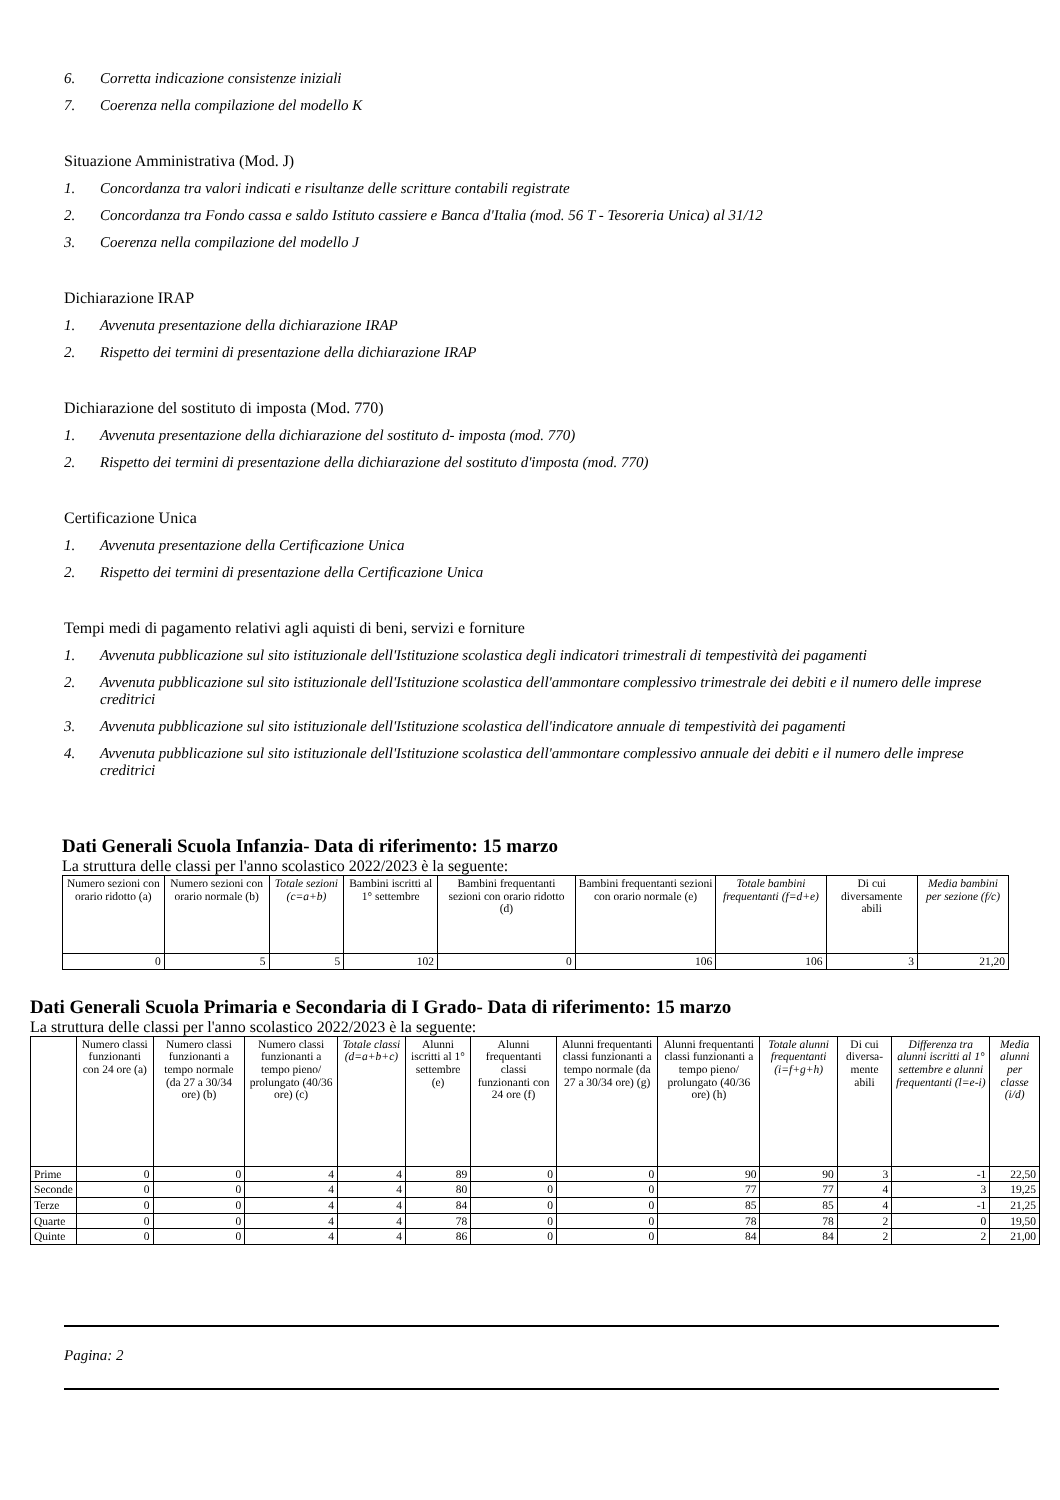6. Corretta indicazione consistenze iniziali
7. Coerenza nella compilazione del modello K
Situazione Amministrativa (Mod. J)
1. Concordanza tra valori indicati e risultanze delle scritture contabili registrate
2. Concordanza tra Fondo cassa e saldo Istituto cassiere e Banca d'Italia (mod. 56 T - Tesoreria Unica) al 31/12
3. Coerenza nella compilazione del modello J
Dichiarazione IRAP
1. Avvenuta presentazione della dichiarazione IRAP
2. Rispetto dei termini di presentazione della dichiarazione IRAP
Dichiarazione del sostituto di imposta (Mod. 770)
1. Avvenuta presentazione della dichiarazione del sostituto d- imposta (mod. 770)
2. Rispetto dei termini di presentazione della dichiarazione del sostituto d'imposta (mod. 770)
Certificazione Unica
1. Avvenuta presentazione della Certificazione Unica
2. Rispetto dei termini di presentazione della Certificazione Unica
Tempi medi di pagamento relativi agli aquisti di beni, servizi e forniture
1. Avvenuta pubblicazione sul sito istituzionale dell'Istituzione scolastica degli indicatori trimestrali di tempestività dei pagamenti
2. Avvenuta pubblicazione sul sito istituzionale dell'Istituzione scolastica dell'ammontare complessivo trimestrale dei debiti e il numero delle imprese creditrici
3. Avvenuta pubblicazione sul sito istituzionale dell'Istituzione scolastica dell'indicatore annuale di tempestività dei pagamenti
4. Avvenuta pubblicazione sul sito istituzionale dell'Istituzione scolastica dell'ammontare complessivo annuale dei debiti e il numero delle imprese creditrici
Dati Generali Scuola Infanzia- Data di riferimento: 15 marzo
La struttura delle classi per l'anno scolastico 2022/2023 è la seguente:
| Numero sezioni con orario ridotto (a) | Numero sezioni con orario normale (b) | Totale sezioni (c=a+b) | Bambini iscritti al 1° settembre | Bambini frequentanti sezioni con orario ridotto (d) | Bambini frequentanti sezioni con orario normale (e) | Totale bambini frequentanti (f=d+e) | Di cui diversamente abili | Media bambini per sezione (f/c) |
| --- | --- | --- | --- | --- | --- | --- | --- | --- |
| 0 | 5 | 5 | 102 | 0 | 106 | 106 | 3 | 21,20 |
Dati Generali Scuola Primaria e Secondaria di I Grado- Data di riferimento: 15 marzo
La struttura delle classi per l'anno scolastico 2022/2023 è la seguente:
| | Numero classi funzionanti con 24 ore (a) | Numero classi funzionanti a tempo normale (da 27 a 30/34 ore) (b) | Numero classi funzionanti a tempo pieno/ prolungato (40/36 ore) (c) | Totale classi (d=a+b+c) | Alunni iscritti al 1° settembre (e) | Alunni frequentanti classi funzionanti con 24 ore (f) | Alunni frequentanti classi funzionanti a tempo normale (da 27 a 30/34 ore) (g) | Alunni frequentanti classi funzionanti a tempo pieno/ prolungato (40/36 ore) (h) | Totale alunni frequentanti (i=f+g+h) | Di cui diversa-mente abili | Differenza tra alunni iscritti al 1° settembre e alunni frequentanti (l=e-i) | Media alunni per classe (i/d) |
| --- | --- | --- | --- | --- | --- | --- | --- | --- | --- | --- | --- | --- |
| Prime | 0 | 0 | 4 | 4 | 89 | 0 | 0 | 90 | 90 | 3 | -1 | 22,50 |
| Seconde | 0 | 0 | 4 | 4 | 80 | 0 | 0 | 77 | 77 | 4 | 3 | 19,25 |
| Terze | 0 | 0 | 4 | 4 | 84 | 0 | 0 | 85 | 85 | 4 | -1 | 21,25 |
| Quarte | 0 | 0 | 4 | 4 | 78 | 0 | 0 | 78 | 78 | 2 | 0 | 19,50 |
| Quinte | 0 | 0 | 4 | 4 | 86 | 0 | 0 | 84 | 84 | 2 | 2 | 21,00 |
Pagina: 2